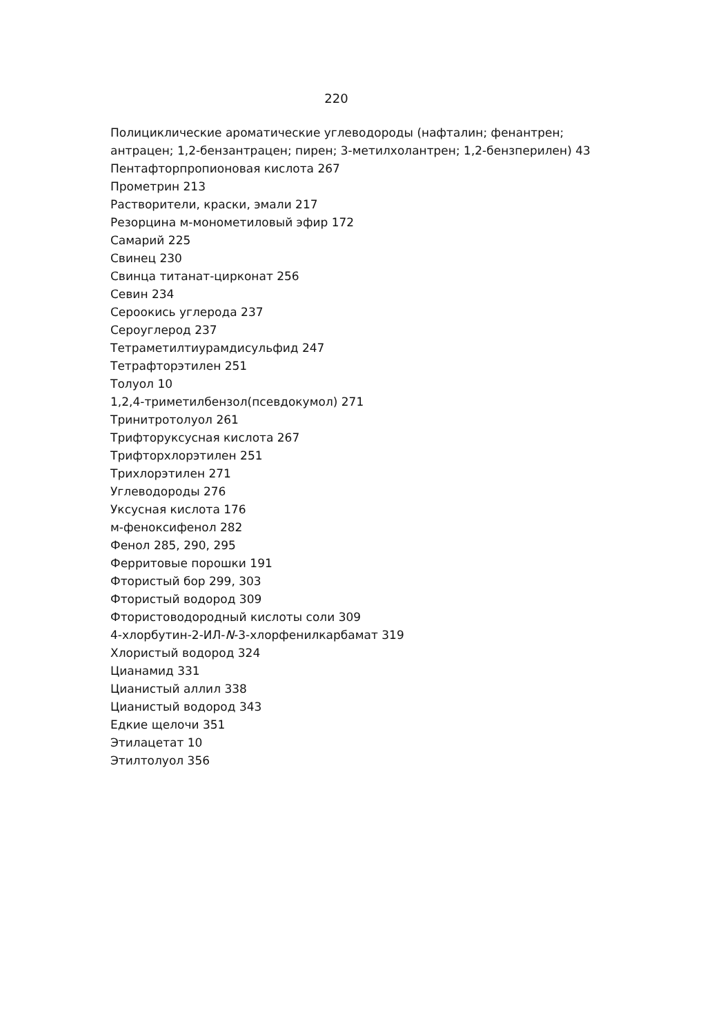220
Полициклические ароматические углеводороды (нафталин; фенантрен; антрацен; 1,2-бензантрацен; пирен; 3-метилхолантрен; 1,2-бензперилен) 43
Пентафторпропионовая кислота 267
Прометрин 213
Растворители, краски, эмали 217
Резорцина м-монометиловый эфир 172
Самарий 225
Свинец 230
Свинца титанат-цирконат 256
Севин 234
Сероокись углерода 237
Сероуглерод 237
Тетраметилтиурамдисульфид 247
Тетрафторэтилен 251
Толуол 10
1,2,4-триметилбензол(псевдокумол) 271
Тринитротолуол 261
Трифторуксусная кислота 267
Трифторхлорэтилен 251
Трихлорэтилен 271
Углеводороды 276
Уксусная кислота 176
м-феноксифенол 282
Фенол 285, 290, 295
Ферритовые порошки 191
Фтористый бор 299, 303
Фтористый водород 309
Фтористоводородный кислоты соли 309
4-хлорбутин-2-ИЛ-N-3-хлорфенилкарбамат 319
Хлористый водород 324
Цианамид 331
Цианистый аллил 338
Цианистый водород 343
Едкие щелочи 351
Этилацетат 10
Этилтолуол 356